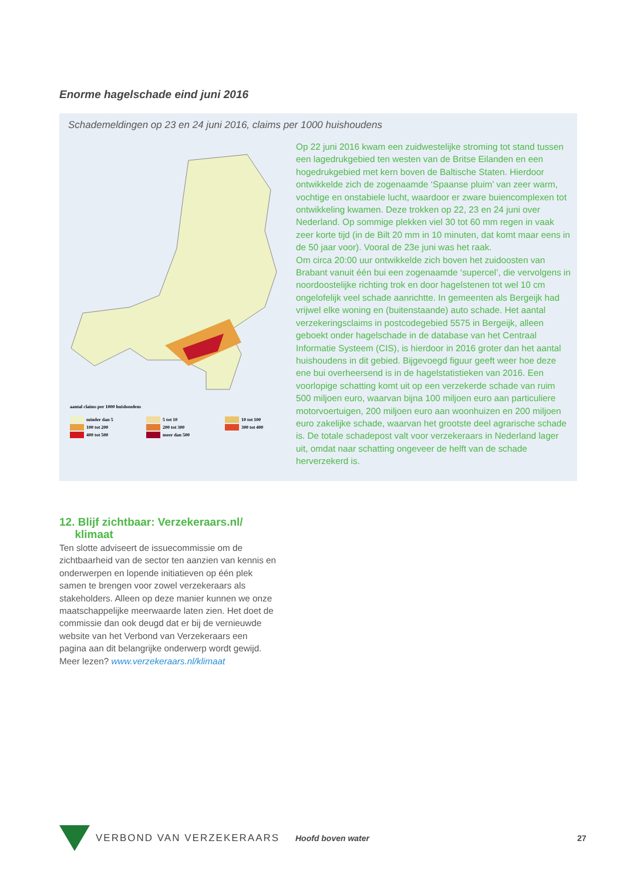Enorme hagelschade eind juni 2016
Schademeldingen op 23 en 24 juni 2016, claims per 1000 huishoudens
aantal claims per 1000 huishoudens
minder dan 5 5 tot 10 10 tot 100 100 tot 200 200 tot 300 300 tot 400 400 tot 500 meer dan 500
Op 22 juni 2016 kwam een zuidwestelijke stroming tot stand tussen een lagedrukgebied ten westen van de Britse Eilanden en een hogedrukgebied met kern boven de Baltische Staten. Hierdoor ontwikkelde zich de zogenaamde ‘Spaanse pluim’ van zeer warm, vochtige en onstabiele lucht, waardoor er zware buiencomplexen tot ontwikkeling kwamen. Deze trokken op 22, 23 en 24 juni over Nederland. Op sommige plekken viel 30 tot 60 mm regen in vaak zeer korte tijd (in de Bilt 20 mm in 10 minuten, dat komt maar eens in de 50 jaar voor). Vooral de 23e juni was het raak.
Om circa 20:00 uur ontwikkelde zich boven het zuidoosten van Brabant vanuit één bui een zogenaamde ‘supercel’, die vervolgens in noordoostelijke richting trok en door hagelstenen tot wel 10 cm ongelofelijk veel schade aanrichtte. In gemeenten als Bergeijk had vrijwel elke woning en (buitenstaande) auto schade. Het aantal verzekeringsclaims in postcodegebied 5575 in Bergeijk, alleen geboekt onder hagelschade in de database van het Centraal Informatie Systeem (CIS), is hierdoor in 2016 groter dan het aantal huishoudens in dit gebied. Bijgevoegd figuur geeft weer hoe deze ene bui overheersend is in de hagelstatistieken van 2016. Een voorlopige schatting komt uit op een verzekerde schade van ruim 500 miljoen euro, waarvan bijna 100 miljoen euro aan particuliere motorvoertuigen, 200 miljoen euro aan woonhuizen en 200 miljoen euro zakelijke schade, waarvan het grootste deel agrarische schade is. De totale schadepost valt voor verzekeraars in Nederland lager uit, omdat naar schatting ongeveer de helft van de schade herverzekerd is.
12. Blijf zichtbaar: Verzekeraars.nl/
klimaat
Ten slotte adviseert de issuecommissie om de zichtbaarheid van de sector ten aanzien van kennis en onderwerpen en lopende initiatieven op één plek samen te brengen voor zowel verzekeraars als stakeholders. Alleen op deze manier kunnen we onze maatschappelijke meerwaarde laten zien. Het doet de commissie dan ook deugd dat er bij de vernieuwde website van het Verbond van Verzekeraars een pagina aan dit belangrijke onderwerp wordt gewijd. Meer lezen? www.verzekeraars.nl/klimaat
VERBOND VAN VERZEKERAARS Hoofd boven water 27